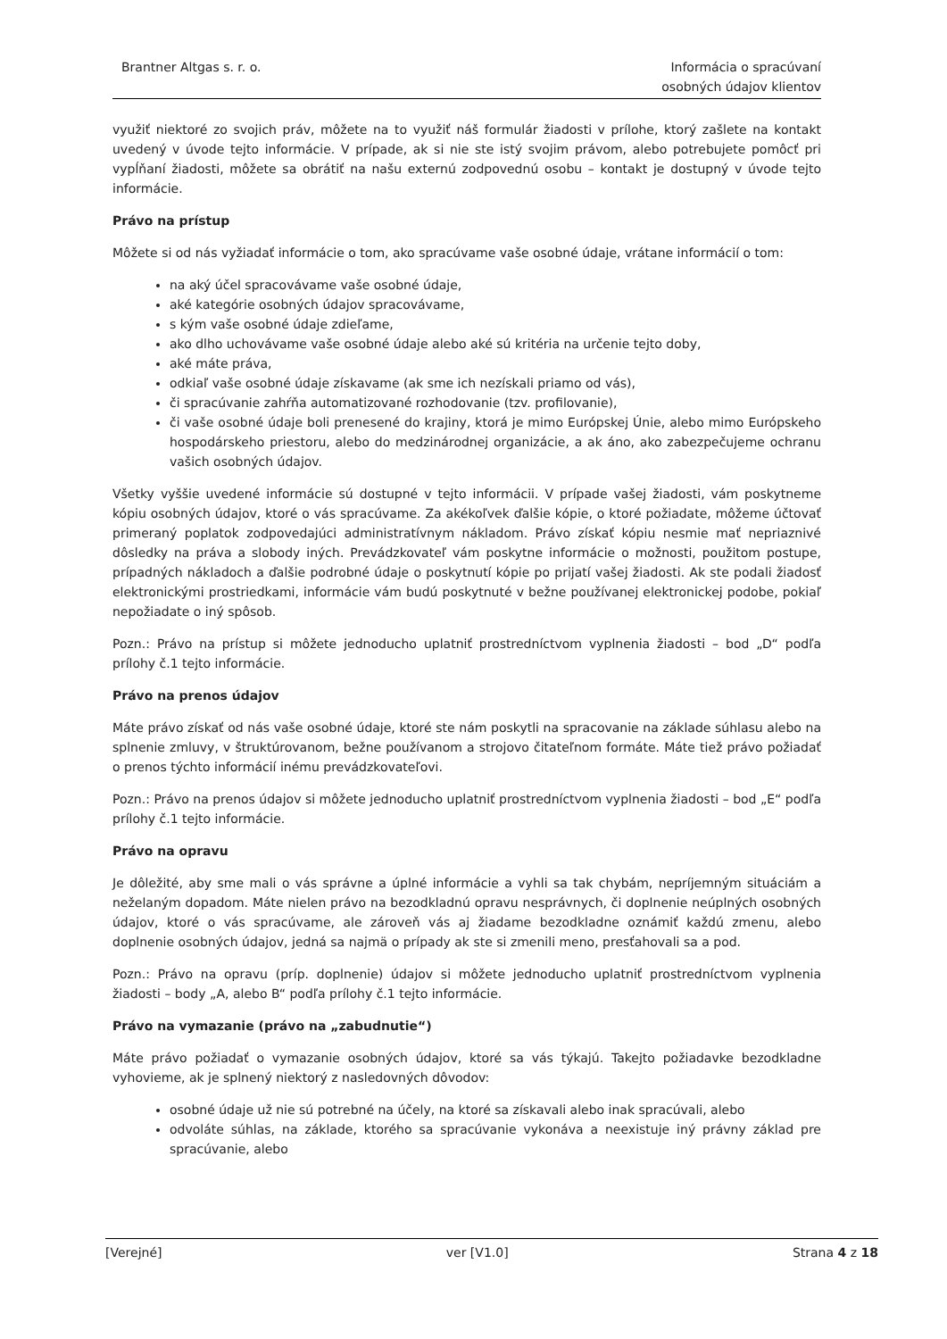Brantner Altgas s. r. o. Informácia o spracúvaní
osobných údajov klientov
využiť niektoré zo svojich práv, môžete na to využiť náš formulár žiadosti v prílohe, ktorý zašlete na kontakt uvedený v úvode tejto informácie. V prípade, ak si nie ste istý svojim právom, alebo potrebujete pomôcť pri vypĺňaní žiadosti, môžete sa obrátiť na našu externú zodpovednú osobu – kontakt je dostupný v úvode tejto informácie.
Právo na prístup
Môžete si od nás vyžiadať informácie o tom, ako spracúvame vaše osobné údaje, vrátane informácií o tom:
na aký účel spracovávame vaše osobné údaje,
aké kategórie osobných údajov spracovávame,
s kým vaše osobné údaje zdieľame,
ako dlho uchovávame vaše osobné údaje alebo aké sú kritéria na určenie tejto doby,
aké máte práva,
odkiaľ vaše osobné údaje získavame (ak sme ich nezískali priamo od vás),
či spracúvanie zahŕňa automatizované rozhodovanie (tzv. profilovanie),
či vaše osobné údaje boli prenesené do krajiny, ktorá je mimo Európskej Únie, alebo mimo Európskeho hospodárskeho priestoru, alebo do medzinárodnej organizácie, a ak áno, ako zabezpečujeme ochranu vašich osobných údajov.
Všetky vyššie uvedené informácie sú dostupné v tejto informácii. V prípade vašej žiadosti, vám poskytneme kópiu osobných údajov, ktoré o vás spracúvame. Za akékoľvek ďalšie kópie, o ktoré požiadate, môžeme účtovať primeraný poplatok zodpovedajúci administratívnym nákladom. Právo získať kópiu nesmie mať nepriaznivé dôsledky na práva a slobody iných. Prevádzkovateľ vám poskytne informácie o možnosti, použitom postupe, prípadných nákladoch a ďalšie podrobné údaje o poskytnutí kópie po prijatí vašej žiadosti. Ak ste podali žiadosť elektronickými prostriedkami, informácie vám budú poskytnuté v bežne používanej elektronickej podobe, pokiaľ nepožiadate o iný spôsob.
Pozn.: Právo na prístup si môžete jednoducho uplatniť prostredníctvom vyplnenia žiadosti – bod „D“ podľa prílohy č.1 tejto informácie.
Právo na prenos údajov
Máte právo získať od nás vaše osobné údaje, ktoré ste nám poskytli na spracovanie na základe súhlasu alebo na splnenie zmluvy, v štruktúrovanom, bežne používanom a strojovo čitateľnom formáte. Máte tiež právo požiadať o prenos týchto informácií inému prevádzkovateľovi.
Pozn.: Právo na prenos údajov si môžete jednoducho uplatniť prostredníctvom vyplnenia žiadosti – bod „E“ podľa prílohy č.1 tejto informácie.
Právo na opravu
Je dôležité, aby sme mali o vás správne a úplné informácie a vyhli sa tak chybám, nepríjemným situáciám a neželaným dopadom. Máte nielen právo na bezodkladnú opravu nesprávnych, či doplnenie neúplných osobných údajov, ktoré o vás spracúvame, ale zároveň vás aj žiadame bezodkladne oznámiť každú zmenu, alebo doplnenie osobných údajov, jedná sa najmä o prípady ak ste si zmenili meno, presťahovali sa a pod.
Pozn.: Právo na opravu (príp. doplnenie) údajov si môžete jednoducho uplatniť prostredníctvom vyplnenia žiadosti – body „A, alebo B“ podľa prílohy č.1 tejto informácie.
Právo na vymazanie (právo na „zabudnutie“)
Máte právo požiadať o vymazanie osobných údajov, ktoré sa vás týkajú. Takejto požiadavke bezodkladne vyhovieme, ak je splnený niektorý z nasledovných dôvodov:
osobné údaje už nie sú potrebné na účely, na ktoré sa získavali alebo inak spracúvali, alebo
odvoláte súhlas, na základe, ktorého sa spracúvanie vykonáva a neexistuje iný právny základ pre spracúvanie, alebo
[Verejné] ver [V1.0] Strana 4 z 18